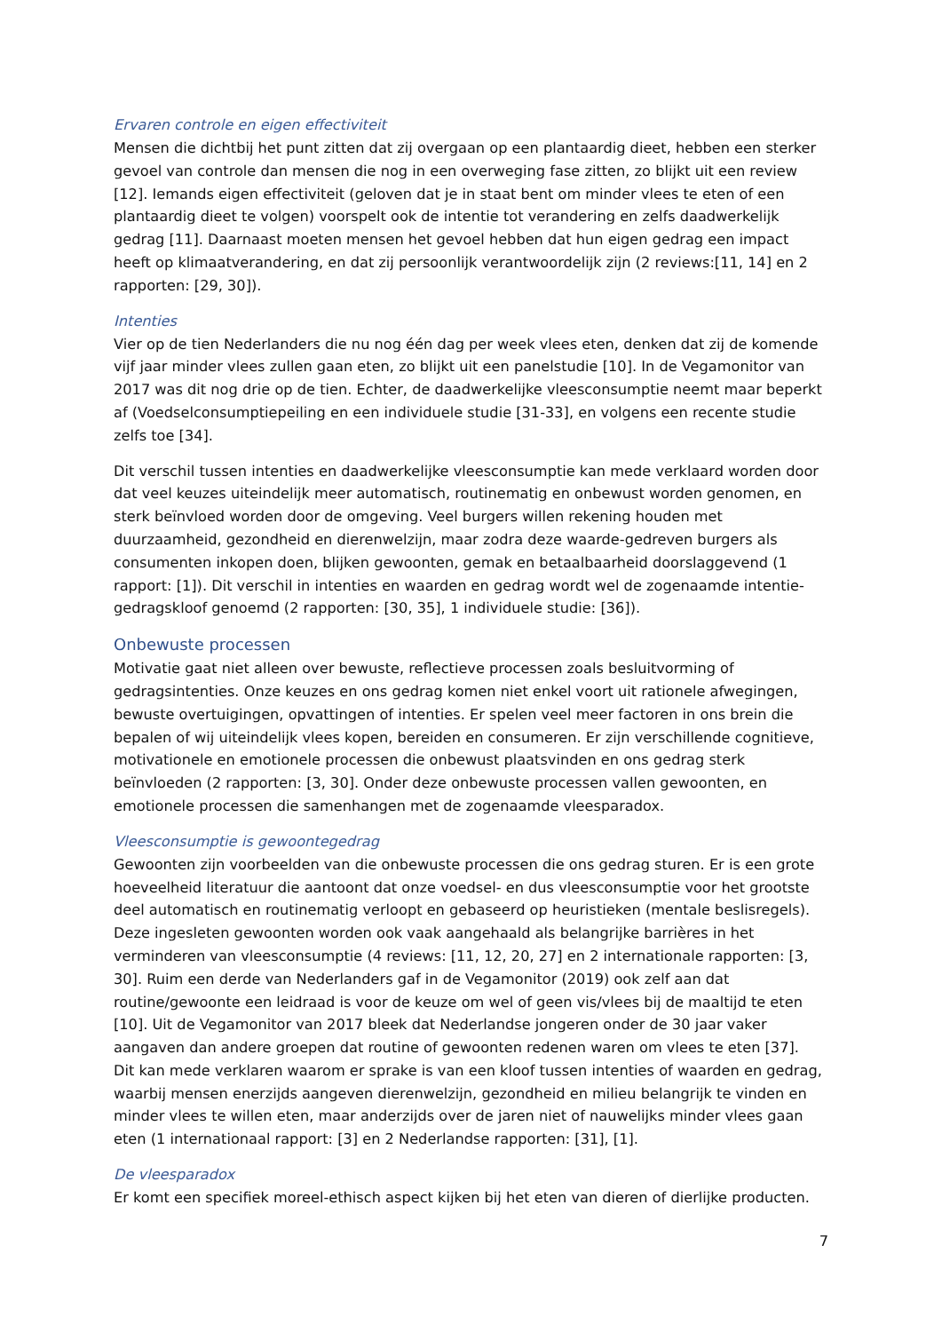Ervaren controle en eigen effectiviteit
Mensen die dichtbij het punt zitten dat zij overgaan op een plantaardig dieet, hebben een sterker gevoel van controle dan mensen die nog in een overweging fase zitten, zo blijkt uit een review [12]. Iemands eigen effectiviteit (geloven dat je in staat bent om minder vlees te eten of een plantaardig dieet te volgen) voorspelt ook de intentie tot verandering en zelfs daadwerkelijk gedrag [11]. Daarnaast moeten mensen het gevoel hebben dat hun eigen gedrag een impact heeft op klimaatverandering, en dat zij persoonlijk verantwoordelijk zijn (2 reviews:[11, 14] en 2 rapporten: [29, 30]).
Intenties
Vier op de tien Nederlanders die nu nog één dag per week vlees eten, denken dat zij de komende vijf jaar minder vlees zullen gaan eten, zo blijkt uit een panelstudie [10]. In de Vegamonitor van 2017 was dit nog drie op de tien. Echter, de daadwerkelijke vleesconsumptie neemt maar beperkt af (Voedselconsumptiepeiling en een individuele studie [31-33], en volgens een recente studie zelfs toe [34].
Dit verschil tussen intenties en daadwerkelijke vleesconsumptie kan mede verklaard worden door dat veel keuzes uiteindelijk meer automatisch, routinematig en onbewust worden genomen, en sterk beïnvloed worden door de omgeving. Veel burgers willen rekening houden met duurzaamheid, gezondheid en dierenwelzijn, maar zodra deze waarde-gedreven burgers als consumenten inkopen doen, blijken gewoonten, gemak en betaalbaarheid doorslaggevend (1 rapport: [1]). Dit verschil in intenties en waarden en gedrag wordt wel de zogenaamde intentie-gedragskloof genoemd (2 rapporten: [30, 35], 1 individuele studie: [36]).
Onbewuste processen
Motivatie gaat niet alleen over bewuste, reflectieve processen zoals besluitvorming of gedragsintenties. Onze keuzes en ons gedrag komen niet enkel voort uit rationele afwegingen, bewuste overtuigingen, opvattingen of intenties. Er spelen veel meer factoren in ons brein die bepalen of wij uiteindelijk vlees kopen, bereiden en consumeren. Er zijn verschillende cognitieve, motivationele en emotionele processen die onbewust plaatsvinden en ons gedrag sterk beïnvloeden (2 rapporten: [3, 30]. Onder deze onbewuste processen vallen gewoonten, en emotionele processen die samenhangen met de zogenaamde vleesparadox.
Vleesconsumptie is gewoontegedrag
Gewoonten zijn voorbeelden van die onbewuste processen die ons gedrag sturen. Er is een grote hoeveelheid literatuur die aantoont dat onze voedsel- en dus vleesconsumptie voor het grootste deel automatisch en routinematig verloopt en gebaseerd op heuristieken (mentale beslisregels). Deze ingesleten gewoonten worden ook vaak aangehaald als belangrijke barrières in het verminderen van vleesconsumptie (4 reviews: [11, 12, 20, 27] en 2 internationale rapporten: [3, 30]. Ruim een derde van Nederlanders gaf in de Vegamonitor (2019) ook zelf aan dat routine/gewoonte een leidraad is voor de keuze om wel of geen vis/vlees bij de maaltijd te eten [10]. Uit de Vegamonitor van 2017 bleek dat Nederlandse jongeren onder de 30 jaar vaker aangaven dan andere groepen dat routine of gewoonten redenen waren om vlees te eten [37].
Dit kan mede verklaren waarom er sprake is van een kloof tussen intenties of waarden en gedrag, waarbij mensen enerzijds aangeven dierenwelzijn, gezondheid en milieu belangrijk te vinden en minder vlees te willen eten, maar anderzijds over de jaren niet of nauwelijks minder vlees gaan eten (1 internationaal rapport: [3] en 2 Nederlandse rapporten: [31], [1].
De vleesparadox
Er komt een specifiek moreel-ethisch aspect kijken bij het eten van dieren of dierlijke producten.
7